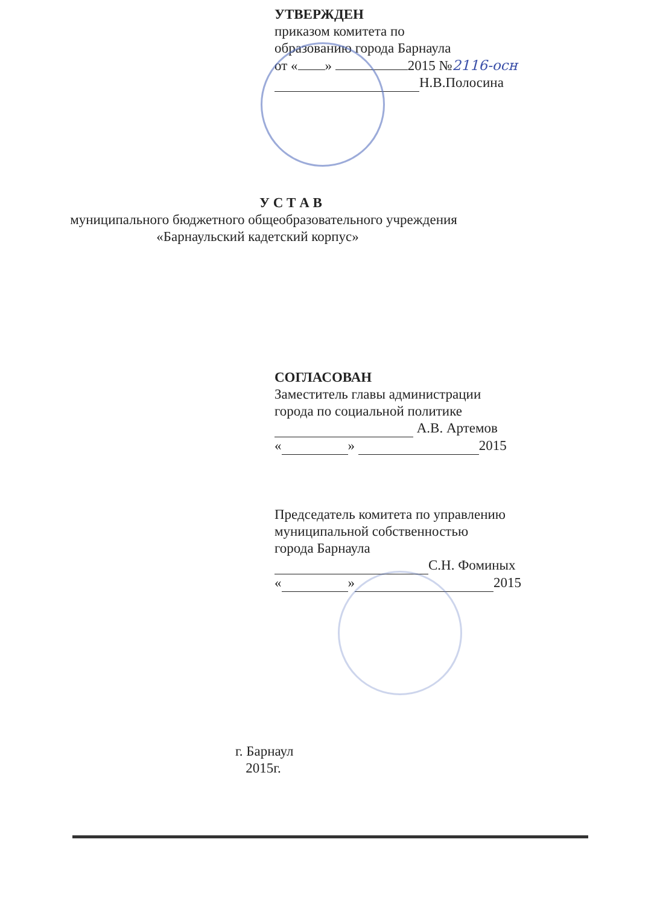УТВЕРЖДЕН
приказом комитета по
образованию города Барнаула
от « » 2015 №2116-осн
Н.В.Полосина
У С Т А В
муниципального бюджетного общеобразовательного учреждения
«Барнаульский кадетский корпус»
СОГЛАСОВАН
Заместитель главы администрации
города по социальной политике
А.В. Артемов
« » 2015
Председатель комитета по управлению
муниципальной собственностью
города Барнаула
С.Н. Фоминых
« » 2015
г. Барнаул
2015г.